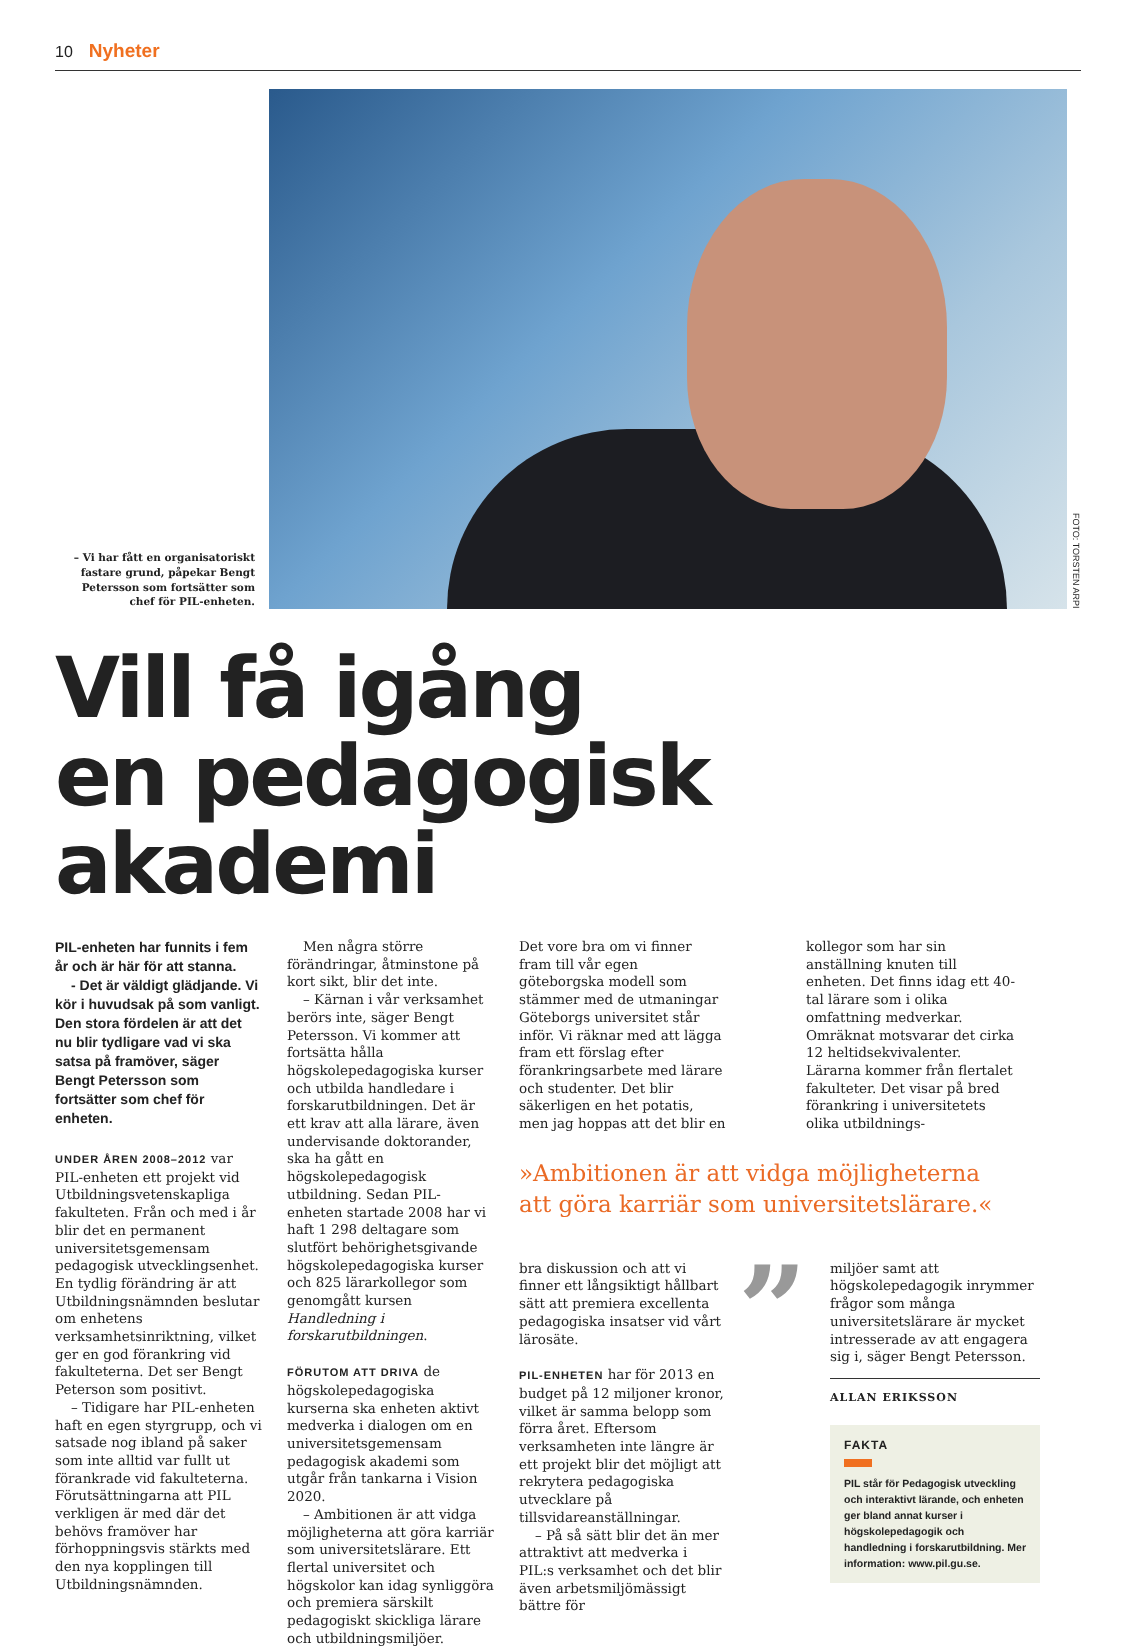10 Nyheter
– Vi har fått en organisatoriskt fastare grund, påpekar Bengt Petersson som fortsätter som chef för PIL-enheten.
FOTO: TORSTEN ARPI
Vill få igång
en pedagogisk akademi
PIL-enheten har funnits i fem år och är här för att stanna.
- Det är väldigt glädjande. Vi kör i huvudsak på som vanligt. Den stora fördelen är att det nu blir tydligare vad vi ska satsa på framöver, säger Bengt Petersson som fortsätter som chef för enheten.
UNDER ÅREN 2008–2012 var PIL-enheten ett projekt vid Utbildningsvetenskapliga fakulteten. Från och med i år blir det en permanent universitetsgemensam pedagogisk utvecklingsenhet. En tydlig förändring är att Utbildningsnämnden beslutar om enhetens verksamhetsinriktning, vilket ger en god förankring vid fakulteterna. Det ser Bengt Peterson som positivt.
– Tidigare har PIL-enheten haft en egen styrgrupp, och vi satsade nog ibland på saker som inte alltid var fullt ut förankrade vid fakulteterna. Förutsättningarna att PIL verkligen är med där det behövs framöver har förhoppningsvis stärkts med den nya kopplingen till Utbildningsnämnden.
Men några större förändringar, åtminstone på kort sikt, blir det inte.
– Kärnan i vår verksamhet berörs inte, säger Bengt Petersson. Vi kommer att fortsätta hålla högskolepedagogiska kurser och utbilda handledare i forskarutbildningen. Det är ett krav att alla lärare, även undervisande doktorander, ska ha gått en högskolepedagogisk utbildning. Sedan PIL-enheten startade 2008 har vi haft 1 298 deltagare som slutfört behörighetsgivande högskolepedagogiska kurser och 825 lärarkollegor som genomgått kursen Handledning i forskarutbildningen.
FÖRUTOM ATT DRIVA de högskolepedagogiska kurserna ska enheten aktivt medverka i dialogen om en universitetsgemensam pedagogisk akademi som utgår från tankarna i Vision 2020.
– Ambitionen är att vidga möjligheterna att göra karriär som universitetslärare. Ett flertal universitet och högskolor kan idag synliggöra och premiera särskilt pedagogiskt skickliga lärare och utbildningsmiljöer.
Det vore bra om vi finner fram till vår egen göteborgska modell som stämmer med de utmaningar Göteborgs universitet står inför. Vi räknar med att lägga fram ett förslag efter förankringsarbete med lärare och studenter. Det blir säkerligen en het potatis, men jag hoppas att det blir en
kollegor som har sin anställning knuten till enheten. Det finns idag ett 40-tal lärare som i olika omfattning medverkar. Omräknat motsvarar det cirka 12 heltidsekvivalenter. Lärarna kommer från flertalet fakulteter. Det visar på bred förankring i universitetets olika utbildnings-
»Ambitionen är att vidga möjligheterna att göra karriär som universitetslärare.«
bra diskussion och att vi finner ett långsiktigt hållbart sätt att premiera excellenta pedagogiska insatser vid vårt lärosäte.
PIL-ENHETEN har för 2013 en budget på 12 miljoner kronor, vilket är samma belopp som förra året. Eftersom verksamheten inte längre är ett projekt blir det möjligt att rekrytera pedagogiska utvecklare på tillsvidareanställningar.
– På så sätt blir det än mer attraktivt att medverka i PIL:s verksamhet och det blir även arbetsmiljömässigt bättre för
”
miljöer samt att högskolepedagogik inrymmer frågor som många universitetslärare är mycket intresserade av att engagera sig i, säger Bengt Petersson.
ALLAN ERIKSSON
FAKTA
PIL står för Pedagogisk utveckling och interaktivt lärande, och enheten ger bland annat kurser i högskolepedagogik och handledning i forskarutbildning. Mer information: www.pil.gu.se.